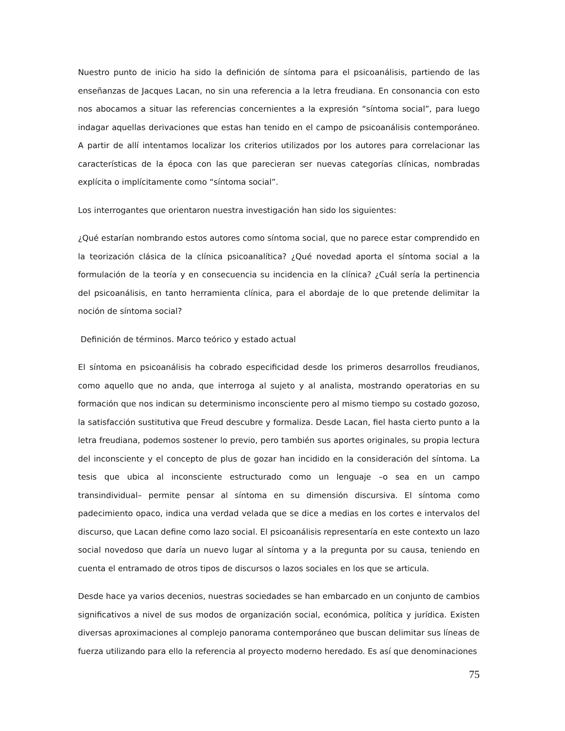Nuestro punto de inicio ha sido la definición de síntoma para el psicoanálisis, partiendo de las enseñanzas de Jacques Lacan, no sin una referencia a la letra freudiana. En consonancia con esto nos abocamos a situar las referencias concernientes a la expresión “síntoma social”, para luego indagar aquellas derivaciones que estas han tenido en el campo de psicoanálisis contemporáneo. A partir de allí intentamos localizar los criterios utilizados por los autores para correlacionar las características de la época con las que parecieran ser nuevas categorías clínicas, nombradas explícita o implícitamente como “síntoma social”.
Los interrogantes que orientaron nuestra investigación han sido los siguientes:
¿Qué estarían nombrando estos autores como síntoma social, que no parece estar comprendido en la teorización clásica de la clínica psicoanalítica? ¿Qué novedad aporta el síntoma social a la formulación de la teoría y en consecuencia su incidencia en la clínica? ¿Cuál sería la pertinencia del psicoanálisis, en tanto herramienta clínica, para el abordaje de lo que pretende delimitar la noción de síntoma social?
Definición de términos. Marco teórico y estado actual
El síntoma en psicoanálisis ha cobrado especificidad desde los primeros desarrollos freudianos, como aquello que no anda, que interroga al sujeto y al analista, mostrando operatorias en su formación que nos indican su determinismo inconsciente pero al mismo tiempo su costado gozoso, la satisfacción sustitutiva que Freud descubre y formaliza. Desde Lacan, fiel hasta cierto punto a la letra freudiana, podemos sostener lo previo, pero también sus aportes originales, su propia lectura del inconsciente y el concepto de plus de gozar han incidido en la consideración del síntoma. La tesis que ubica al inconsciente estructurado como un lenguaje –o sea en un campo transindividual– permite pensar al síntoma en su dimensión discursiva. El síntoma como padecimiento opaco, indica una verdad velada que se dice a medias en los cortes e intervalos del discurso, que Lacan define como lazo social. El psicoanálisis representaría en este contexto un lazo social novedoso que daría un nuevo lugar al síntoma y a la pregunta por su causa, teniendo en cuenta el entramado de otros tipos de discursos o lazos sociales en los que se articula.
Desde hace ya varios decenios, nuestras sociedades se han embarcado en un conjunto de cambios significativos a nivel de sus modos de organización social, económica, política y jurídica. Existen diversas aproximaciones al complejo panorama contemporáneo que buscan delimitar sus líneas de fuerza utilizando para ello la referencia al proyecto moderno heredado. Es así que denominaciones
75